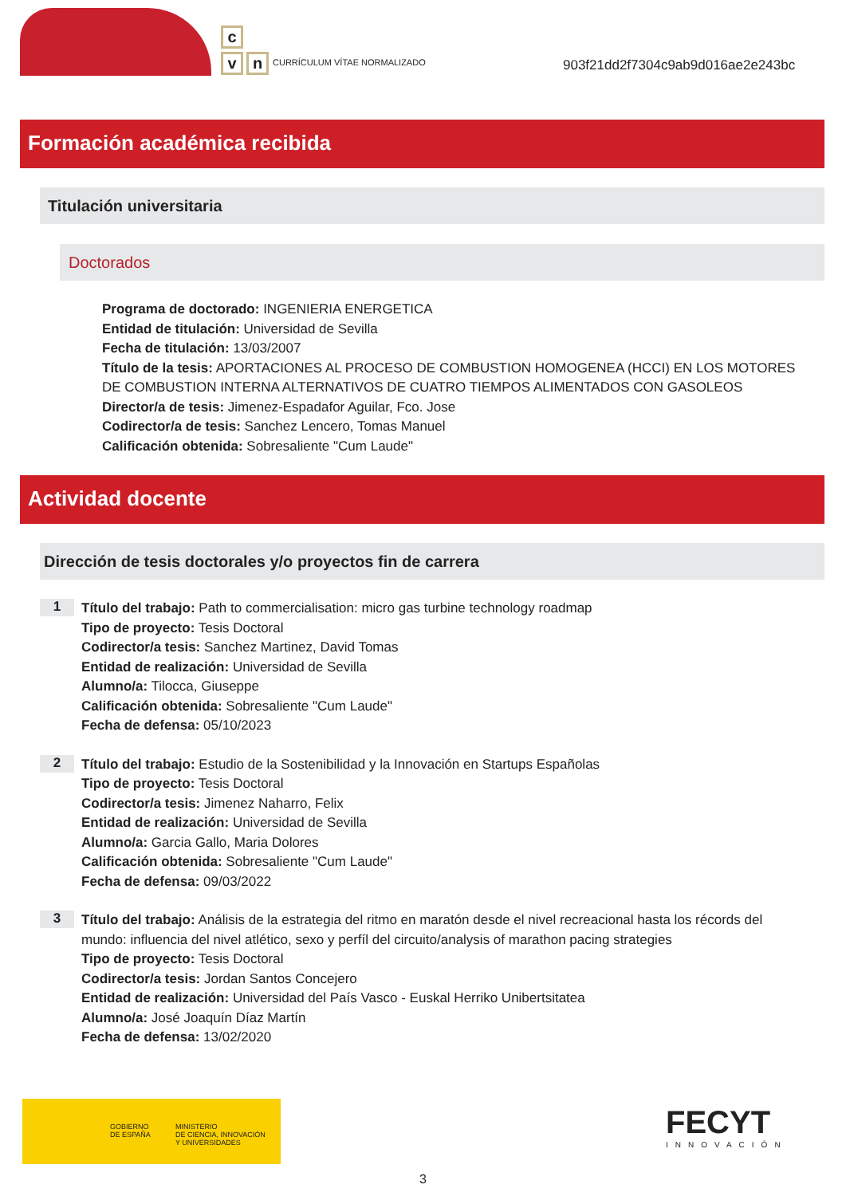c
v n
CURRÍCULUM VÍTAE NORMALIZADO
903f21dd2f7304c9ab9d016ae2e243bc
Formación académica recibida
Titulación universitaria
Doctorados
Programa de doctorado: INGENIERIA ENERGETICA
Entidad de titulación: Universidad de Sevilla
Fecha de titulación: 13/03/2007
Título de la tesis: APORTACIONES AL PROCESO DE COMBUSTION HOMOGENEA (HCCI) EN LOS MOTORES DE COMBUSTION INTERNA ALTERNATIVOS DE CUATRO TIEMPOS ALIMENTADOS CON GASOLEOS
Director/a de tesis: Jimenez-Espadafor Aguilar, Fco. Jose
Codirector/a de tesis: Sanchez Lencero, Tomas Manuel
Calificación obtenida: Sobresaliente "Cum Laude"
Actividad docente
Dirección de tesis doctorales y/o proyectos fin de carrera
1
Título del trabajo: Path to commercialisation: micro gas turbine technology roadmap
Tipo de proyecto: Tesis Doctoral
Codirector/a tesis: Sanchez Martinez, David Tomas
Entidad de realización: Universidad de Sevilla
Alumno/a: Tilocca, Giuseppe
Calificación obtenida: Sobresaliente "Cum Laude"
Fecha de defensa: 05/10/2023
2
Título del trabajo: Estudio de la Sostenibilidad y la Innovación en Startups Españolas
Tipo de proyecto: Tesis Doctoral
Codirector/a tesis: Jimenez Naharro, Felix
Entidad de realización: Universidad de Sevilla
Alumno/a: Garcia Gallo, Maria Dolores
Calificación obtenida: Sobresaliente "Cum Laude"
Fecha de defensa: 09/03/2022
3
Título del trabajo: Análisis de la estrategia del ritmo en maratón desde el nivel recreacional hasta los récords del mundo: influencia del nivel atlético, sexo y perfíl del circuito/analysis of marathon pacing strategies
Tipo de proyecto: Tesis Doctoral
Codirector/a tesis: Jordan Santos Concejero
Entidad de realización: Universidad del País Vasco - Euskal Herriko Unibertsitatea
Alumno/a: José Joaquín Díaz Martín
Fecha de defensa: 13/02/2020
GOBIERNO
DE ESPAÑA
MINISTERIO
DE CIENCIA, INNOVACIÓN
Y UNIVERSIDADES
FECYT
INNOVACIÓN
3